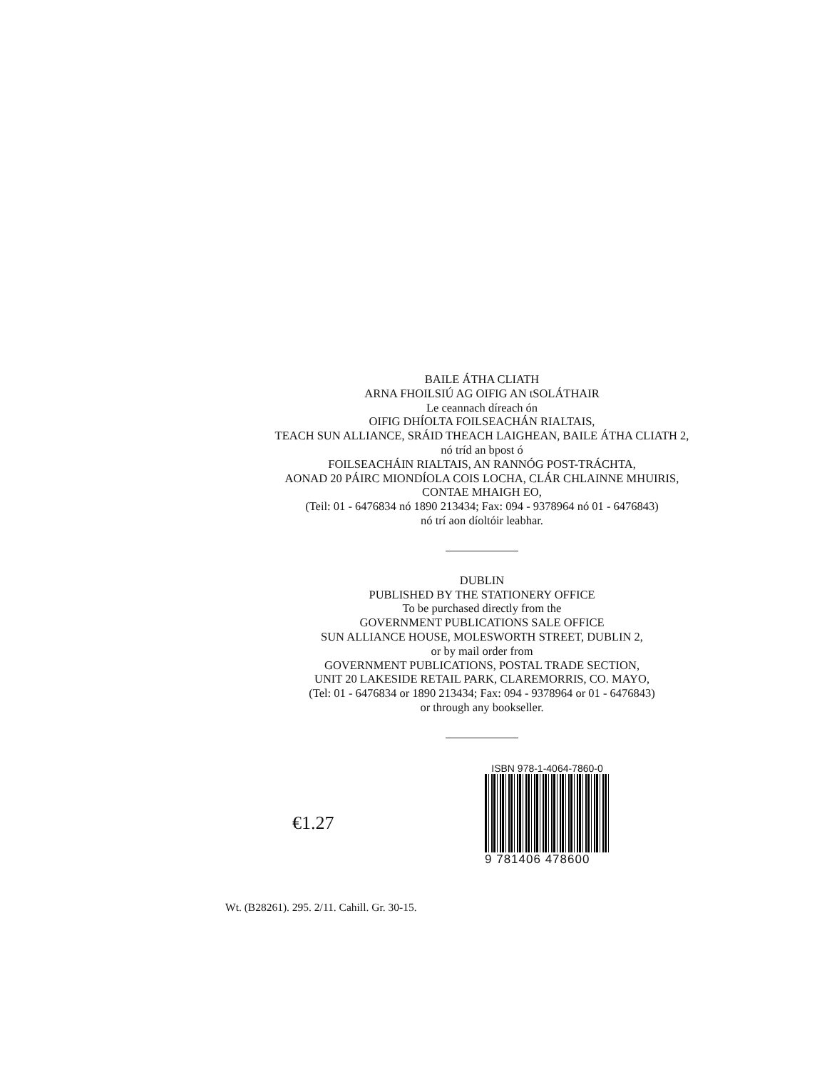BAILE ÁTHA CLIATH
ARNA FHOILSIÚ AG OIFIG AN tSOLÁTHAIR
Le ceannach díreach ón
OIFIG DHÍOLTA FOILSEACHÁN RIALTAIS,
TEACH SUN ALLIANCE, SRÁID THEACH LAIGHEAN, BAILE ÁTHA CLIATH 2,
nó tríd an bpost ó
FOILSEACHÁIN RIALTAIS, AN RANNÓG POST-TRÁCHTA,
AONAD 20 PÁIRC MIONDÍOLA COIS LOCHA, CLÁR CHLAINNE MHUIRIS,
CONTAE MHAIGH EO,
(Teil: 01 - 6476834 nó 1890 213434; Fax: 094 - 9378964 nó 01 - 6476843)
nó trí aon díoltóir leabhar.
DUBLIN
PUBLISHED BY THE STATIONERY OFFICE
To be purchased directly from the
GOVERNMENT PUBLICATIONS SALE OFFICE
SUN ALLIANCE HOUSE, MOLESWORTH STREET, DUBLIN 2,
or by mail order from
GOVERNMENT PUBLICATIONS, POSTAL TRADE SECTION,
UNIT 20 LAKESIDE RETAIL PARK, CLAREMORRIS, CO. MAYO,
(Tel: 01 - 6476834 or 1890 213434; Fax: 094 - 9378964 or 01 - 6476843)
or through any bookseller.
€1.27
ISBN 978-1-4064-7860-0
9 781406 478600
Wt. (B28261). 295. 2/11. Cahill. Gr. 30-15.